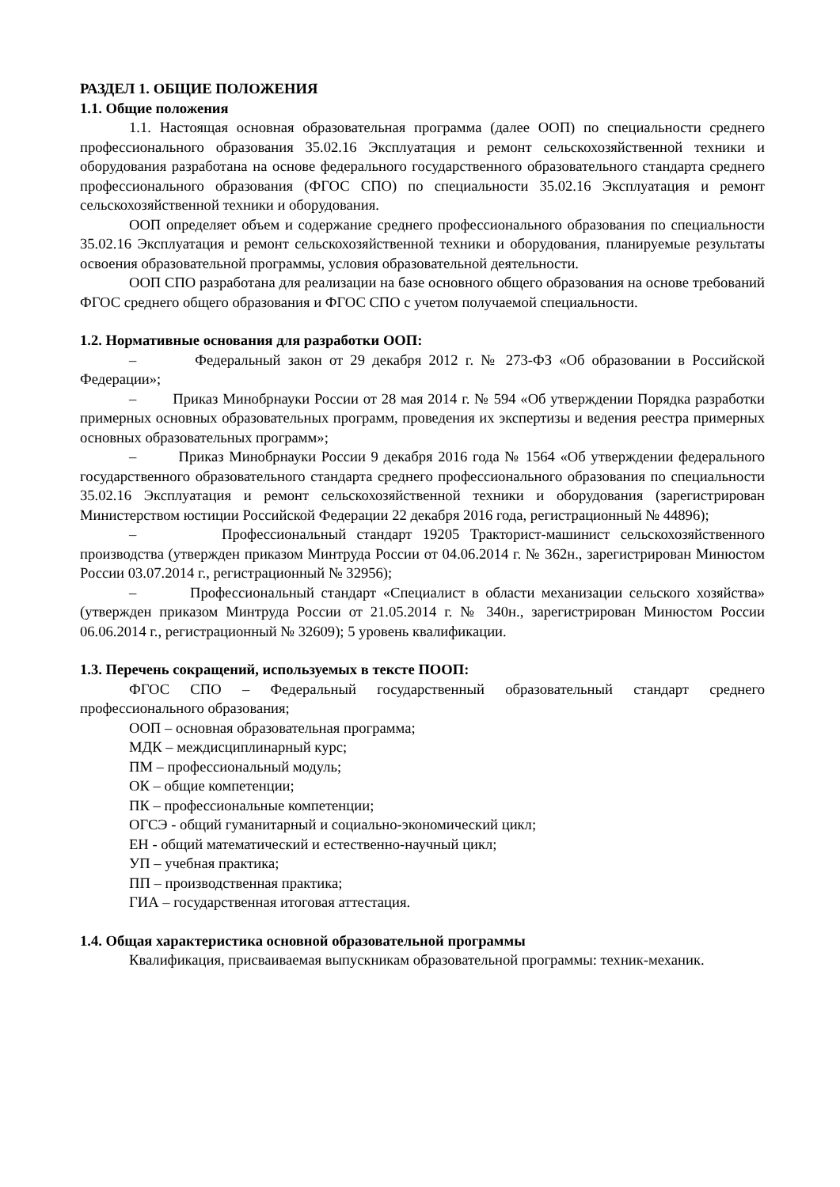РАЗДЕЛ 1. ОБЩИЕ ПОЛОЖЕНИЯ
1.1. Общие положения
1.1. Настоящая основная образовательная программа (далее ООП) по специальности среднего профессионального образования 35.02.16 Эксплуатация и ремонт сельскохозяйственной техники и оборудования разработана на основе федерального государственного образовательного стандарта среднего профессионального образования (ФГОС СПО) по специальности 35.02.16 Эксплуатация и ремонт сельскохозяйственной техники и оборудования.
ООП определяет объем и содержание среднего профессионального образования по специальности 35.02.16 Эксплуатация и ремонт сельскохозяйственной техники и оборудования, планируемые результаты освоения образовательной программы, условия образовательной деятельности.
ООП СПО разработана для реализации на базе основного общего образования на основе требований ФГОС среднего общего образования и ФГОС СПО с учетом получаемой специальности.
1.2. Нормативные основания для разработки ООП:
– Федеральный закон от 29 декабря 2012 г. № 273-ФЗ «Об образовании в Российской Федерации»;
– Приказ Минобрнауки России от 28 мая 2014 г. № 594 «Об утверждении Порядка разработки примерных основных образовательных программ, проведения их экспертизы и ведения реестра примерных основных образовательных программ»;
– Приказ Минобрнауки России 9 декабря 2016 года № 1564 «Об утверждении федерального государственного образовательного стандарта среднего профессионального образования по специальности 35.02.16 Эксплуатация и ремонт сельскохозяйственной техники и оборудования (зарегистрирован Министерством юстиции Российской Федерации 22 декабря 2016 года, регистрационный № 44896);
– Профессиональный стандарт 19205 Тракторист-машинист сельскохозяйственного производства (утвержден приказом Минтруда России от 04.06.2014 г. № 362н., зарегистрирован Минюстом России 03.07.2014 г., регистрационный № 32956);
– Профессиональный стандарт «Специалист в области механизации сельского хозяйства» (утвержден приказом Минтруда России от 21.05.2014 г. № 340н., зарегистрирован Минюстом России 06.06.2014 г., регистрационный № 32609); 5 уровень квалификации.
1.3. Перечень сокращений, используемых в тексте ПООП:
ФГОС СПО – Федеральный государственный образовательный стандарт среднего профессионального образования;
ООП – основная образовательная программа;
МДК – междисциплинарный курс;
ПМ – профессиональный модуль;
ОК – общие компетенции;
ПК – профессиональные компетенции;
ОГСЭ - общий гуманитарный и социально-экономический цикл;
ЕН - общий математический и естественно-научный цикл;
УП – учебная практика;
ПП – производственная практика;
ГИА – государственная итоговая аттестация.
1.4. Общая характеристика основной образовательной программы
Квалификация, присваиваемая выпускникам образовательной программы: техник-механик.